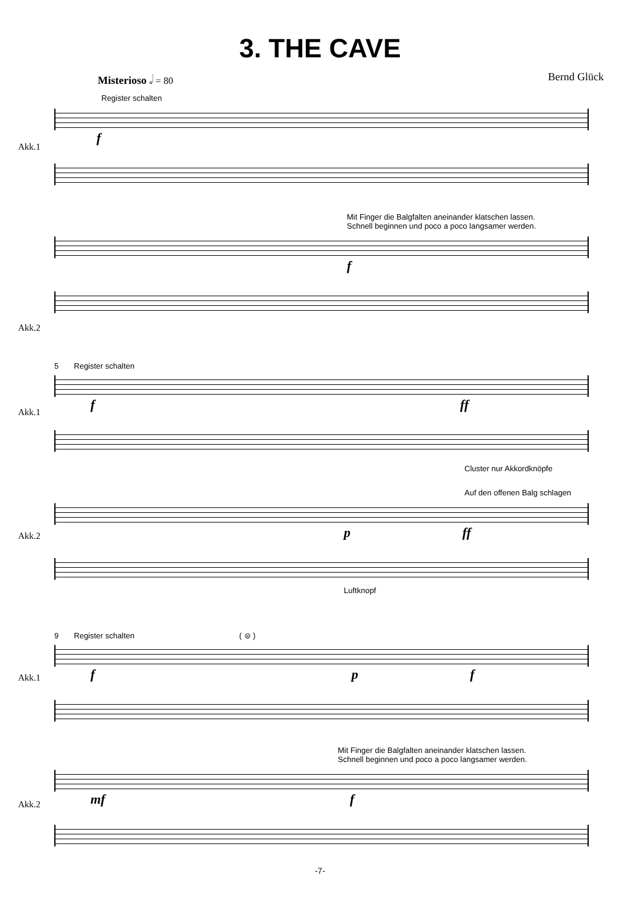3. THE CAVE
Misterioso 𝅗𝅥 = 80 Bernd Glück
Register schalten
f
Akk.1
Mit Finger die Balgfalten aneinander klatschen lassen.
Schnell beginnen und poco a poco langsamer werden.
f
Akk.2
5 Register schalten
f ff
Cluster nur Akkordknöpfe
Auf den offenen Balg schlagen
p ff
Luftknopf
9 Register schalten ( ⊜ )
f p f
Mit Finger die Balgfalten aneinander klatschen lassen.
Schnell beginnen und poco a poco langsamer werden.
mf f
Akk.1
Akk.2
Akk.1
Akk.2
-7-